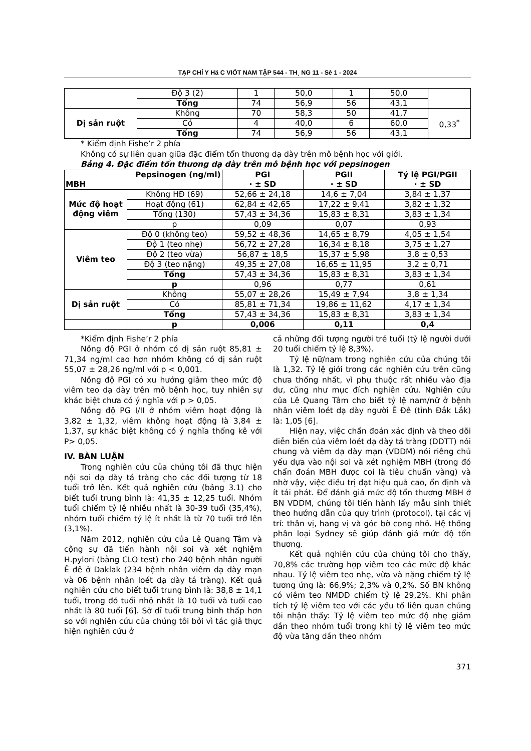TẠP CHÍ Y Hä C VIÖT NAM TẬP 544 - TH¸ NG 11 - Sè 1 - 2024
| | Độ 3 (2) | 1 | 50,0 | 1 | 50,0 | |
| | Tổng | 74 | 56,9 | 56 | 43,1 | |
| Dị sản ruột | Không | 70 | 58,3 | 50 | 41,7 | 0,33<sup>*</sup> |
| | Có | 4 | 40,0 | 6 | 60,0 | |
| | Tổng | 74 | 56,9 | 56 | 43,1 | |
* Kiểm định Fishe’r 2 phía
Không có sự liên quan giữa đặc điểm tổn thương dạ dày trên mô bệnh học với giới.
Bảng 4. Đặc điểm tổn thương dạ dày trên mô bệnh học với pepsinogen
| Pepsinogen (ng/ml) MBH | | PGI · ± SD | PGII · ± SD | Tỷ lệ PGI/PGII · ± SD |
| --- | --- | --- | --- | --- |
| Mức độ hoạt động viêm | Không HĐ (69) | 52,66 ± 24,18 | 14,6 ± 7,04 | 3,84 ± 1,37 |
| | Hoạt động (61) | 62,84 ± 42,65 | 17,22 ± 9,41 | 3,82 ± 1,32 |
| | Tổng (130) | 57,43 ± 34,36 | 15,83 ± 8,31 | 3,83 ± 1,34 |
| | p | 0,09 | 0,07 | 0,93 |
| Viêm teo | Độ 0 (không teo) | 59,52 ± 48,36 | 14,65 ± 8,79 | 4,05 ± 1,54 |
| | Độ 1 (teo nhẹ) | 56,72 ± 27,28 | 16,34 ± 8,18 | 3,75 ± 1,27 |
| | Độ 2 (teo vừa) | 56,87 ± 18,5 | 15,37 ± 5,98 | 3,8 ± 0,53 |
| | Độ 3 (teo nặng) | 49,35 ± 27,08 | 16,65 ± 11,95 | 3,2 ± 0,71 |
| | Tổng | 57,43 ± 34,36 | 15,83 ± 8,31 | 3,83 ± 1,34 |
| | p | 0,96 | 0,77 | 0,61 |
| Dị sản ruột | Không | 55,07 ± 28,26 | 15,49 ± 7,94 | 3,8 ± 1,34 |
| | Có | 85,81 ± 71,34 | 19,86 ± 11,62 | 4,17 ± 1,34 |
| | Tổng | 57,43 ± 34,36 | 15,83 ± 8,31 | 3,83 ± 1,34 |
| | p | 0,006 | 0,11 | 0,4 |
*Kiểm định Fishe’r 2 phía
Nồng độ PGI ở nhóm có dị sản ruột 85,81 ± 71,34 ng/ml cao hơn nhóm không có dị sản ruột 55,07 ± 28,26 ng/ml với p < 0,001.
Nồng độ PGI có xu hướng giảm theo mức độ viêm teo dạ dày trên mô bệnh học, tuy nhiên sự khác biệt chưa có ý nghĩa với p > 0,05.
Nồng độ PG I/II ở nhóm viêm hoạt động là 3,82 ± 1,32, viêm không hoạt động là 3,84 ± 1,37, sự khác biệt không có ý nghĩa thống kê với P> 0,05.
IV. BÀN LUẬN
Trong nghiên cứu của chúng tôi đã thực hiện nội soi dạ dày tá tràng cho các đối tượng từ 18 tuổi trở lên. Kết quả nghiên cứu (bảng 3.1) cho biết tuổi trung bình là: 41,35 ± 12,25 tuổi. Nhóm tuổi chiếm tỷ lệ nhiều nhất là 30-39 tuổi (35,4%), nhóm tuổi chiếm tỷ lệ ít nhất là từ 70 tuổi trở lên (3,1%).
Năm 2012, nghiên cứu của Lê Quang Tâm và cộng sự đã tiến hành nội soi và xét nghiệm H.pylori (bằng CLO test) cho 240 bệnh nhân người Ê đê ở Daklak (234 bệnh nhân viêm dạ dày mạn và 06 bệnh nhân loét dạ dày tá tràng). Kết quả nghiên cứu cho biết tuổi trung bình là: 38,8 ± 14,1 tuổi, trong đó tuổi nhỏ nhất là 10 tuổi và tuổi cao nhất là 80 tuổi [6]. Sở dĩ tuổi trung bình thấp hơn so với nghiên cứu của chúng tôi bởi vì tác giả thực hiện nghiên cứu ở
cả những đối tượng người trẻ tuổi (tỷ lệ người dưới 20 tuổi chiếm tỷ lệ 8,3%).
Tỷ lệ nữ/nam trong nghiên cứu của chúng tôi là 1,32. Tỷ lệ giới trong các nghiên cứu trên cũng chưa thống nhất, vì phụ thuộc rất nhiều vào địa dư, cũng như mục đích nghiên cứu. Nghiên cứu của Lê Quang Tâm cho biết tỷ lệ nam/nữ ở bệnh nhân viêm loét dạ dày người Ê Đê (tỉnh Đắk Lắk) là: 1,05 [6].
Hiện nay, việc chẩn đoán xác định và theo dõi diễn biến của viêm loét dạ dày tá tràng (DDTT) nói chung và viêm dạ dày mạn (VDDM) nói riêng chủ yếu dựa vào nội soi và xét nghiệm MBH (trong đó chẩn đoán MBH được coi là tiêu chuẩn vàng) và nhờ vậy, việc điều trị đạt hiệu quả cao, ổn định và ít tái phát. Để đánh giá mức độ tổn thương MBH ở BN VDDM, chúng tôi tiến hành lấy mẫu sinh thiết theo hướng dẫn của quy trình (protocol), tại các vị trí: thân vị, hang vị và góc bờ cong nhỏ. Hệ thống phân loại Sydney sẽ giúp đánh giá mức độ tổn thương.
Kết quả nghiên cứu của chúng tôi cho thấy, 70,8% các trường hợp viêm teo các mức độ khác nhau. Tỷ lệ viêm teo nhẹ, vừa và nặng chiếm tỷ lệ tương ứng là: 66,9%; 2,3% và 0,2%. Số BN không có viêm teo NMDD chiếm tỷ lệ 29,2%. Khi phân tích tỷ lệ viêm teo với các yếu tố liên quan chúng tôi nhận thấy: Tỷ lệ viêm teo mức độ nhẹ giảm dần theo nhóm tuổi trong khi tỷ lệ viêm teo mức độ vừa tăng dần theo nhóm
371